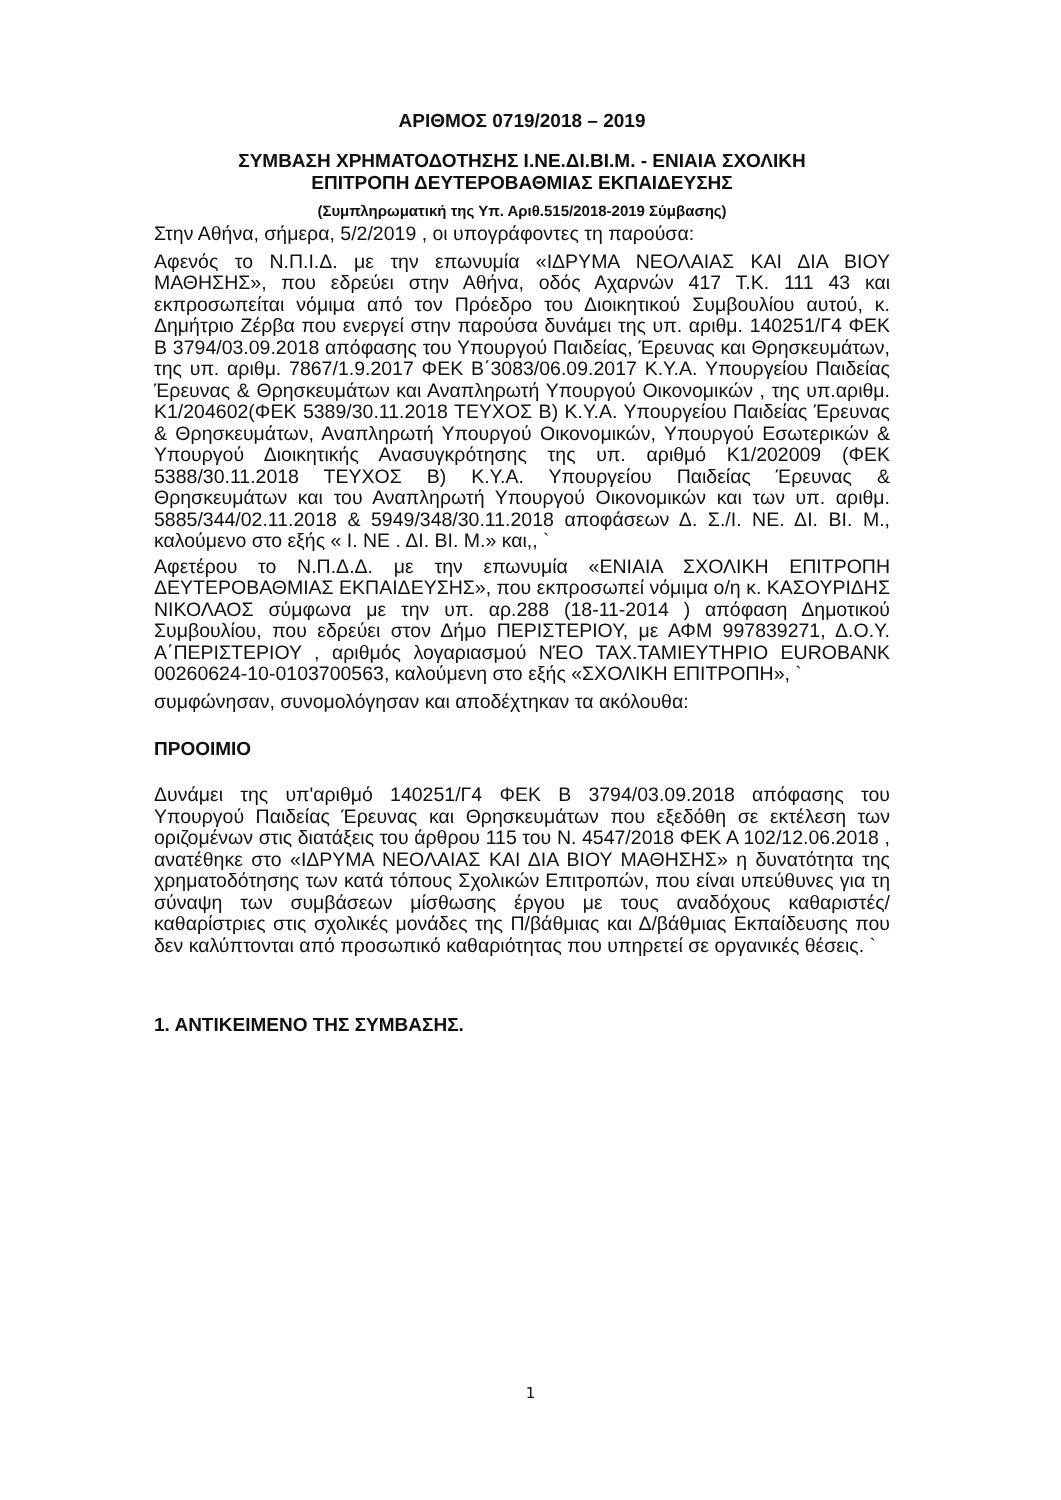ΑΡΙΘΜΟΣ 0719/2018 – 2019
ΣΥΜΒΑΣΗ ΧΡΗΜΑΤΟΔΟΤΗΣΗΣ Ι.ΝΕ.ΔΙ.ΒΙ.Μ. - ΕΝΙΑΙΑ ΣΧΟΛΙΚΗ
ΕΠΙΤΡΟΠΗ ΔΕΥΤΕΡΟΒΑΘΜΙΑΣ ΕΚΠΑΙΔΕΥΣΗΣ
(Συμπληρωματική της Υπ. Αριθ.515/2018-2019 Σύμβασης)
Στην Αθήνα, σήμερα, 5/2/2019 , οι υπογράφοντες τη παρούσα:
Αφενός το Ν.Π.Ι.Δ. με την επωνυμία «ΙΔΡΥΜΑ ΝΕΟΛΑΙΑΣ ΚΑΙ ΔΙΑ ΒΙΟΥ ΜΑΘΗΣΗΣ», που εδρεύει στην Αθήνα, οδός Αχαρνών 417 Τ.Κ. 111 43 και εκπροσωπείται νόμιμα από τον Πρόεδρο του Διοικητικού Συμβουλίου αυτού, κ. Δημήτριο Ζέρβα που ενεργεί στην παρούσα δυνάμει της υπ. αριθμ. 140251/Γ4 ΦΕΚ Β 3794/03.09.2018 απόφασης του Υπουργού Παιδείας, Έρευνας και Θρησκευμάτων, της υπ. αριθμ. 7867/1.9.2017 ΦΕΚ Β΄3083/06.09.2017 Κ.Υ.Α. Υπουργείου Παιδείας Έρευνας & Θρησκευμάτων και Αναπληρωτή Υπουργού Οικονομικών , της υπ.αριθμ. Κ1/204602(ΦΕΚ 5389/30.11.2018 ΤΕΥΧΟΣ Β) Κ.Υ.Α. Υπουργείου Παιδείας Έρευνας & Θρησκευμάτων, Αναπληρωτή Υπουργού Οικονομικών, Υπουργού Εσωτερικών & Υπουργού Διοικητικής Ανασυγκρότησης της υπ. αριθμό Κ1/202009 (ΦΕΚ 5388/30.11.2018 ΤΕΥΧΟΣ Β) Κ.Υ.Α. Υπουργείου Παιδείας Έρευνας & Θρησκευμάτων και του Αναπληρωτή Υπουργού Οικονομικών και των υπ. αριθμ. 5885/344/02.11.2018 & 5949/348/30.11.2018 αποφάσεων Δ. Σ./Ι. ΝΕ. ΔΙ. ΒΙ. Μ., καλούμενο στο εξής « Ι. ΝΕ . ΔΙ. ΒΙ. Μ.» και,, `
Αφετέρου το Ν.Π.Δ.Δ. με την επωνυμία «ΕΝΙΑΙΑ ΣΧΟΛΙΚΗ ΕΠΙΤΡΟΠΗ ΔΕΥΤΕΡΟΒΑΘΜΙΑΣ ΕΚΠΑΙΔΕΥΣΗΣ», που εκπροσωπεί νόμιμα ο/η κ. ΚΑΣΟΥΡΙΔΗΣ ΝΙΚΟΛΑΟΣ σύμφωνα με την υπ. αρ.288 (18-11-2014 ) απόφαση Δημοτικού Συμβουλίου, που εδρεύει στον Δήμο ΠΕΡΙΣΤΕΡΙΟΥ, με ΑΦΜ 997839271, Δ.Ο.Υ. Α΄ΠΕΡΙΣΤΕΡΙΟΥ , αριθμός λογαριασμού ΝΈΟ ΤΑΧ.ΤΑΜΙΕΥΤΗΡΙΟ EUROBANK 00260624-10-0103700563, καλούμενη στο εξής «ΣΧΟΛΙΚΗ ΕΠΙΤΡΟΠΗ», `
συμφώνησαν, συνομολόγησαν και αποδέχτηκαν τα ακόλουθα:
ΠΡΟΟΙΜΙΟ
Δυνάμει της υπ'αριθμό 140251/Γ4 ΦΕΚ Β 3794/03.09.2018 απόφασης του Υπουργού Παιδείας Έρευνας και Θρησκευμάτων που εξεδόθη σε εκτέλεση των οριζομένων στις διατάξεις του άρθρου 115 του Ν. 4547/2018 ΦΕΚ Α 102/12.06.2018 , ανατέθηκε στο «ΙΔΡΥΜΑ ΝΕΟΛΑΙΑΣ ΚΑΙ ΔΙΑ ΒΙΟΥ ΜΑΘΗΣΗΣ» η δυνατότητα της χρηματοδότησης των κατά τόπους Σχολικών Επιτροπών, που είναι υπεύθυνες για τη σύναψη των συμβάσεων μίσθωσης έργου με τους αναδόχους καθαριστές/καθαρίστριες στις σχολικές μονάδες της Π/βάθμιας και Δ/βάθμιας Εκπαίδευσης που δεν καλύπτονται από προσωπικό καθαριότητας που υπηρετεί σε οργανικές θέσεις. `
1. ΑΝΤΙΚΕΙΜΕΝΟ ΤΗΣ ΣΥΜΒΑΣΗΣ.
1